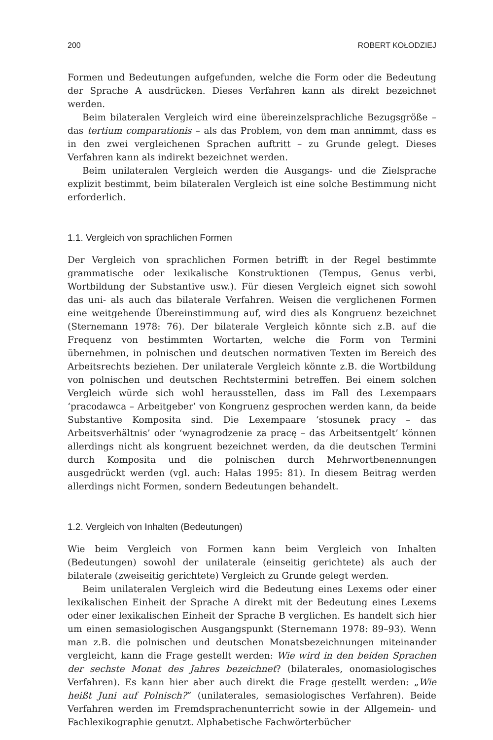200 ROBERT KOŁODZIEJ
Formen und Bedeutungen aufgefunden, welche die Form oder die Bedeutung der Sprache A ausdrücken. Dieses Verfahren kann als direkt bezeichnet werden.
Beim bilateralen Vergleich wird eine übereinzelsprachliche Bezugsgröße – das tertium comparationis – als das Problem, von dem man annimmt, dass es in den zwei vergleichenen Sprachen auftritt – zu Grunde gelegt. Dieses Verfahren kann als indirekt bezeichnet werden.
Beim unilateralen Vergleich werden die Ausgangs- und die Zielsprache explizit bestimmt, beim bilateralen Vergleich ist eine solche Bestimmung nicht erforderlich.
1.1. Vergleich von sprachlichen Formen
Der Vergleich von sprachlichen Formen betrifft in der Regel bestimmte grammatische oder lexikalische Konstruktionen (Tempus, Genus verbi, Wortbildung der Substantive usw.). Für diesen Vergleich eignet sich sowohl das uni- als auch das bilaterale Verfahren. Weisen die verglichenen Formen eine weitgehende Übereinstimmung auf, wird dies als Kongruenz bezeichnet (Sternemann 1978: 76). Der bilaterale Vergleich könnte sich z.B. auf die Frequenz von bestimmten Wortarten, welche die Form von Termini übernehmen, in polnischen und deutschen normativen Texten im Bereich des Arbeitsrechts beziehen. Der unilaterale Vergleich könnte z.B. die Wortbildung von polnischen und deutschen Rechtstermini betreffen. Bei einem solchen Vergleich würde sich wohl herausstellen, dass im Fall des Lexempaars ‘pracodawca – Arbeitgeber’ von Kongruenz gesprochen werden kann, da beide Substantive Komposita sind. Die Lexempaare ‘stosunek pracy – das Arbeitsverhältnis’ oder ‘wynagrodzenie za pracę – das Arbeitsentgelt’ können allerdings nicht als kongruent bezeichnet werden, da die deutschen Termini durch Komposita und die polnischen durch Mehrwortbenennungen ausgedrückt werden (vgl. auch: Hałas 1995: 81). In diesem Beitrag werden allerdings nicht Formen, sondern Bedeutungen behandelt.
1.2. Vergleich von Inhalten (Bedeutungen)
Wie beim Vergleich von Formen kann beim Vergleich von Inhalten (Bedeutungen) sowohl der unilaterale (einseitig gerichtete) als auch der bilaterale (zweiseitig gerichtete) Vergleich zu Grunde gelegt werden.
Beim unilateralen Vergleich wird die Bedeutung eines Lexems oder einer lexikalischen Einheit der Sprache A direkt mit der Bedeutung eines Lexems oder einer lexikalischen Einheit der Sprache B verglichen. Es handelt sich hier um einen semasiologischen Ausgangspunkt (Sternemann 1978: 89–93). Wenn man z.B. die polnischen und deutschen Monatsbezeichnungen miteinander vergleicht, kann die Frage gestellt werden: Wie wird in den beiden Sprachen der sechste Monat des Jahres bezeichnet? (bilaterales, onomasiologisches Verfahren). Es kann hier aber auch direkt die Frage gestellt werden: „Wie heißt Juni auf Polnisch?“ (unilaterales, semasiologisches Verfahren). Beide Verfahren werden im Fremdsprachenunterricht sowie in der Allgemein- und Fachlexikographie genutzt. Alphabetische Fachwörterbücher